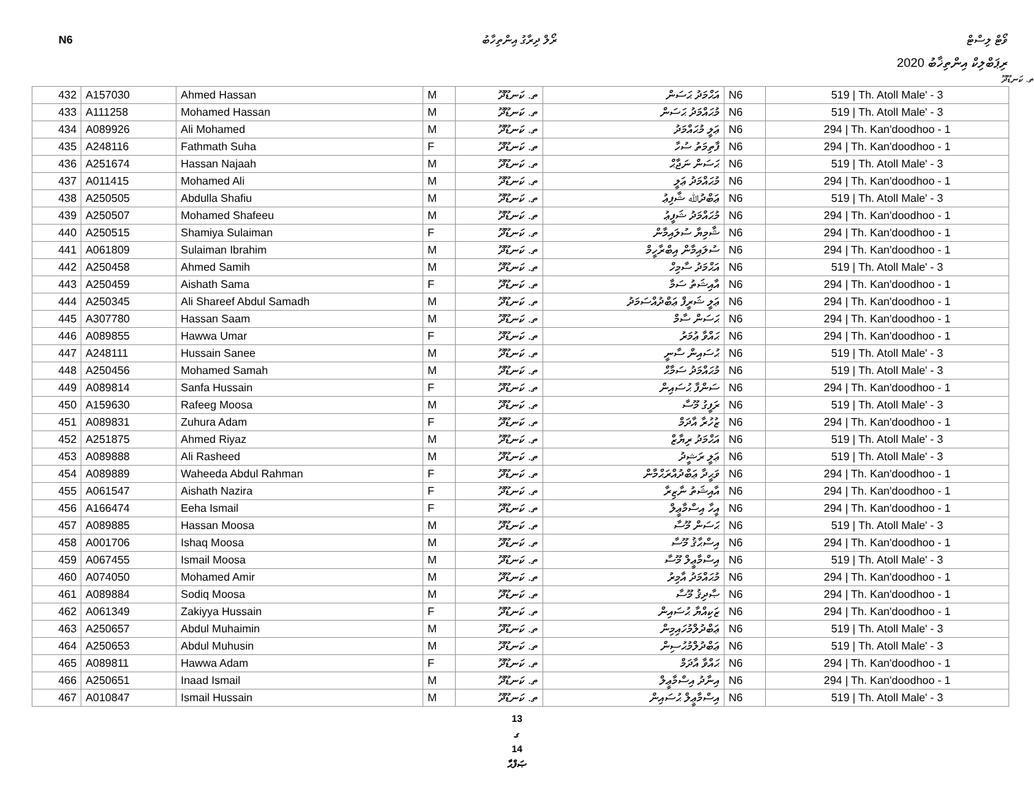N6 ރޯލް ދިރާގު އިންތިހާބު ވޯޓް ލިސްޓް
ރިޕަބްލިކް އިންތިޚާބު 2020
ތ. ކަނޑޫދޫ
| 432 | A157030 | Ahmed Hassan | M | ތ. ކަނޑޫދޫ | އަޙްމަދު ޙަސަން | N6 | 519 / Th. Atoll Male' - 3 |
| 433 | A111258 | Mohamed Hassan | M | ތ. ކަނޑޫދޫ | މުޙައްމަދު ޙަސަން | N6 | 519 / Th. Atoll Male' - 3 |
| 434 | A089926 | Ali Mohamed | M | ތ. ކަނޑޫދޫ | ޢަލީ މުޙައްމަދު | N6 | 294 / Th. Kan'doodhoo - 1 |
| 435 | A248116 | Fathmath Suha | F | ތ. ކަނޑޫދޫ | ފާތިމަތު ސުހާ | N6 | 294 / Th. Kan'doodhoo - 1 |
| 436 | A251674 | Hassan Najaah | M | ތ. ކަނޑޫދޫ | ޙަސަން ނަޖާޙް | N6 | 519 / Th. Atoll Male' - 3 |
| 437 | A011415 | Mohamed Ali | M | ތ. ކަނޑޫދޫ | މުޙައްމަދު ޢަލީ | N6 | 294 / Th. Kan'doodhoo - 1 |
| 438 | A250505 | Abdulla Shafiu | M | ތ. ކަނޑޫދޫ | ޢަބްދުﷲ ޝާފިޢު | N6 | 519 / Th. Atoll Male' - 3 |
| 439 | A250507 | Mohamed Shafeeu | M | ތ. ކަނޑޫދޫ | މުޙައްމަދު ޝަފީޢު | N6 | 294 / Th. Kan'doodhoo - 1 |
| 440 | A250515 | Shamiya Sulaiman | F | ތ. ކަނޑޫދޫ | ޝާމިޔާ ސުލައިމާން | N6 | 294 / Th. Kan'doodhoo - 1 |
| 441 | A061809 | Sulaiman Ibrahim | M | ތ. ކަނޑޫދޫ | ސުލައިމާން އިބްރާހީމް | N6 | 294 / Th. Kan'doodhoo - 1 |
| 442 | A250458 | Ahmed Samih | M | ތ. ކަނޑޫދޫ | އަޙްމަދު ސާމިހް | N6 | 519 / Th. Atoll Male' - 3 |
| 443 | A250459 | Aishath Sama | F | ތ. ކަނޑޫދޫ | އާއިޝަތު ސަމާ | N6 | 294 / Th. Kan'doodhoo - 1 |
| 444 | A250345 | Ali Shareef Abdul Samadh | M | ތ. ކަނޑޫދޫ | ޢަލީ ޝަރީފް ޢަބްދުއްސަމަދު | N6 | 294 / Th. Kan'doodhoo - 1 |
| 445 | A307780 | Hassan Saam | M | ތ. ކަނޑޫދޫ | ޙަސަން ސާމް | N6 | 294 / Th. Kan'doodhoo - 1 |
| 446 | A089855 | Hawwa Umar | F | ތ. ކަނޑޫދޫ | ޙައްވާ ޢުމަރު | N6 | 294 / Th. Kan'doodhoo - 1 |
| 447 | A248111 | Hussain Sanee | M | ތ. ކަނޑޫދޫ | ޙުސައިން ސާނީ | N6 | 519 / Th. Atoll Male' - 3 |
| 448 | A250456 | Mohamed Samah | M | ތ. ކަނޑޫދޫ | މުޙައްމަދު ސަމާޙް | N6 | 519 / Th. Atoll Male' - 3 |
| 449 | A089814 | Sanfa Hussain | F | ތ. ކަނޑޫދޫ | ސަންފާ ޙުސައިން | N6 | 294 / Th. Kan'doodhoo - 1 |
| 450 | A159630 | Rafeeg Moosa | M | ތ. ކަނޑޫދޫ | ރަފީގު މޫސާ | N6 | 519 / Th. Atoll Male' - 3 |
| 451 | A089831 | Zuhura Adam | F | ތ. ކަނޑޫދޫ | ޒުހުރާ އާދަމް | N6 | 294 / Th. Kan'doodhoo - 1 |
| 452 | A251875 | Ahmed Riyaz | M | ތ. ކަނޑޫދޫ | އަޙްމަދު ރިޔާޒް | N6 | 519 / Th. Atoll Male' - 3 |
| 453 | A089888 | Ali Rasheed | M | ތ. ކަނޑޫދޫ | ޢަލީ ރަޝީދު | N6 | 519 / Th. Atoll Male' - 3 |
| 454 | A089889 | Waheeda Abdul Rahman | F | ތ. ކަނޑޫދޫ | ވަޙީދާ ޢަބްދުއްރަޙްމާން | N6 | 294 / Th. Kan'doodhoo - 1 |
| 455 | A061547 | Aishath Nazira | F | ތ. ކަނޑޫދޫ | އާއިޝަތު ނާޒިރާ | N6 | 294 / Th. Kan'doodhoo - 1 |
| 456 | A166474 | Eeha Ismail | F | ތ. ކަނޑޫދޫ | އީހާ އިސްމާޢީލް | N6 | 294 / Th. Kan'doodhoo - 1 |
| 457 | A089885 | Hassan Moosa | M | ތ. ކަނޑޫދޫ | ޙަސަން މޫސާ | N6 | 519 / Th. Atoll Male' - 3 |
| 458 | A001706 | Ishaq Moosa | M | ތ. ކަނޑޫދޫ | އިސްޙާޤު މޫސާ | N6 | 294 / Th. Kan'doodhoo - 1 |
| 459 | A067455 | Ismail Moosa | M | ތ. ކަނޑޫދޫ | އިސްމާޢީލް މޫސާ | N6 | 519 / Th. Atoll Male' - 3 |
| 460 | A074050 | Mohamed Amir | M | ތ. ކަނޑޫދޫ | މުޙައްމަދު އާމިރު | N6 | 294 / Th. Kan'doodhoo - 1 |
| 461 | A089884 | Sodiq Moosa | M | ތ. ކަނޑޫދޫ | ޞާދިޤު މޫސާ | N6 | 294 / Th. Kan'doodhoo - 1 |
| 462 | A061349 | Zakiyya Hussain | F | ތ. ކަނޑޫދޫ | ޒަކިއްޔާ ޙުސައިން | N6 | 294 / Th. Kan'doodhoo - 1 |
| 463 | A250657 | Abdul Muhaimin | M | ތ. ކަނޑޫދޫ | ޢަބްދުލްމުހައިމިން | N6 | 519 / Th. Atoll Male' - 3 |
| 464 | A250653 | Abdul Muhusin | M | ތ. ކަނޑޫދޫ | ޢަބްދުލްމުޙުސިން | N6 | 519 / Th. Atoll Male' - 3 |
| 465 | A089811 | Hawwa Adam | F | ތ. ކަނޑޫދޫ | ޙައްވާ އާދަމް | N6 | 294 / Th. Kan'doodhoo - 1 |
| 466 | A250651 | Inaad Ismail | M | ތ. ކަނޑޫދޫ | އިނާދު އިސްމާޢީލް | N6 | 294 / Th. Kan'doodhoo - 1 |
| 467 | A010847 | Ismail Hussain | M | ތ. ކަނޑޫދޫ | އިސްމާޢީލް ޙުސައިން | N6 | 519 / Th. Atoll Male' - 3 |
13
ގ
14
ޞަފްޙާ